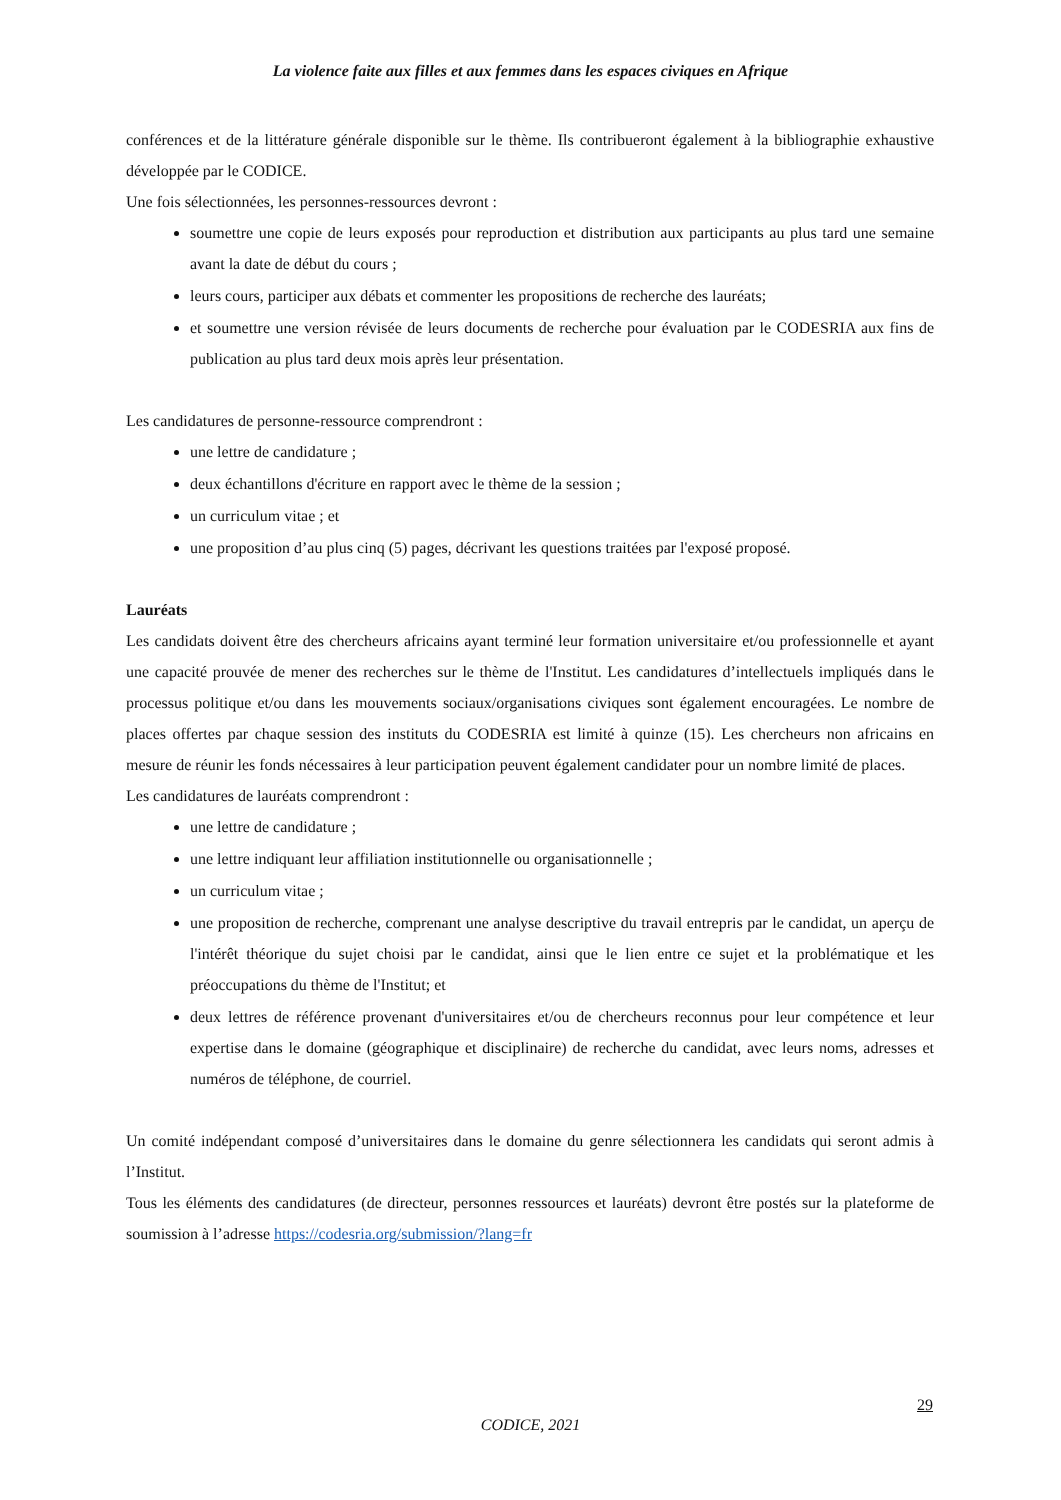La violence faite aux filles et aux femmes dans les espaces civiques en Afrique
conférences et de la littérature générale disponible sur le thème. Ils contribueront également à la bibliographie exhaustive développée par le CODICE.
Une fois sélectionnées, les personnes-ressources devront :
soumettre une copie de leurs exposés pour reproduction et distribution aux participants au plus tard une semaine avant la date de début du cours ;
leurs cours, participer aux débats et commenter les propositions de recherche des lauréats;
et soumettre une version révisée de leurs documents de recherche pour évaluation par le CODESRIA aux fins de publication au plus tard deux mois après leur présentation.
Les candidatures de personne-ressource comprendront :
une lettre de candidature ;
deux échantillons d'écriture en rapport avec le thème de la session ;
un curriculum vitae ; et
une proposition d’au plus cinq (5) pages, décrivant les questions traitées par l'exposé proposé.
Lauréats
Les candidats doivent être des chercheurs africains ayant terminé leur formation universitaire et/ou professionnelle et ayant une capacité prouvée de mener des recherches sur le thème de l'Institut. Les candidatures d’intellectuels impliqués dans le processus politique et/ou dans les mouvements sociaux/organisations civiques sont également encouragées. Le nombre de places offertes par chaque session des instituts du CODESRIA est limité à quinze (15). Les chercheurs non africains en mesure de réunir les fonds nécessaires à leur participation peuvent également candidater pour un nombre limité de places.
Les candidatures de lauréats comprendront :
une lettre de candidature ;
une lettre indiquant leur affiliation institutionnelle ou organisationnelle ;
un curriculum vitae ;
une proposition de recherche, comprenant une analyse descriptive du travail entrepris par le candidat, un aperçu de l'intérêt théorique du sujet choisi par le candidat, ainsi que le lien entre ce sujet et la problématique et les préoccupations du thème de l'Institut; et
deux lettres de référence provenant d'universitaires et/ou de chercheurs reconnus pour leur compétence et leur expertise dans le domaine (géographique et disciplinaire) de recherche du candidat, avec leurs noms, adresses et numéros de téléphone, de courriel.
Un comité indépendant composé d’universitaires dans le domaine du genre sélectionnera les candidats qui seront admis à l’Institut.
Tous les éléments des candidatures (de directeur, personnes ressources et lauréats) devront être postés sur la plateforme de soumission à l’adresse https://codesria.org/submission/?lang=fr
29
CODICE, 2021